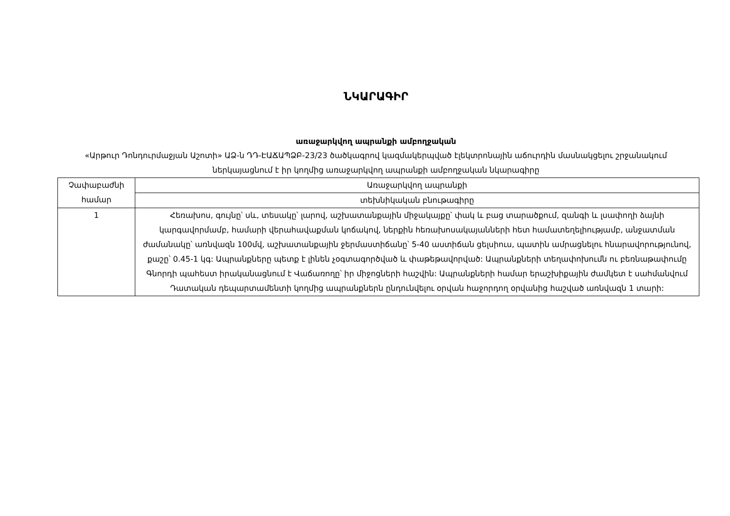ՆԿԱՐԱԳԻՐ
առաջարկվող ապրանքի ամբողջական
«Արթուր Դոնդուրմաջյան Աշոտի» ԱՁ-ն ԴԴ-ԷԱՃԱՊՁԲ-23/23 ծածկագրով կազմակերպված էլեկտրոնային աճուրդին մասնակցելու շրջանակում ներկայացնում է իր կողմից առաջարկվող ապրանքի ամբողջական նկարագիրը
| Չափաբաժնի համար | Առաջարկվող ապրանքի |
| --- | --- |
| | տեխնիկական բնութագիրը |
| 1 | Հեռախոս, գույնը՝ սև, տեսակը՝ լարով, աշխատանքային միջակայքը՝ փակ և բաց տարածքում, զանգի և լսափողի ձայնի կարգավորմամբ, համարի վերահավաքման կոճակով, ներքին հեռախոսակայանների հետ համատեղելիությամբ, անջատման ժամանակը՝ առնվազն 100մվ, աշխատանքային ջերմաստիճանը՝ 5-40 աստիճան ցելսիուս, պատին ամրացնելու հնարավորությունով, քաշը՝ 0.45-1 կգ: Ապրանքները պետք է լինեն չօգտագործված և փաթեթավորված: Ապրանքների տեղափոխումն ու բեռնաթափումը Գնորդի պահեստ իրականացնում է Վաճառողը՝ իր միջոցների հաշվին: Ապրանքների համար երաշխիքային ժամկետ է սահմանվում Դատական դեպարտամենտի կողմից ապրանքներն ընդունվելու օրվան հաջորդող օրվանից հաշված առնվազն 1 տարի: |